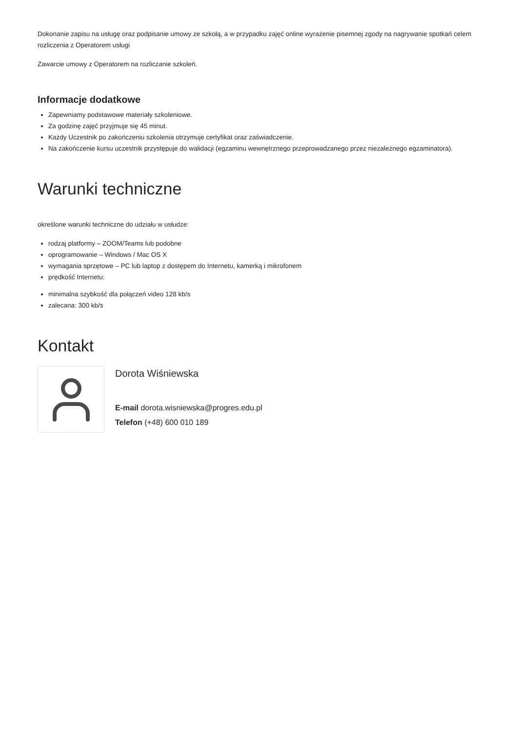Dokonanie zapisu na usługę oraz podpisanie umowy ze szkołą, a w przypadku zajęć online wyrażenie pisemnej zgody na nagrywanie spotkań celem rozliczenia z Operatorem usługi
Zawarcie umowy z Operatorem na rozliczanie szkoleń.
Informacje dodatkowe
Zapewniamy podstawowe materiały szkoleniowe.
Za godzinę zajęć przyjmuje się 45 minut.
Każdy Uczestnik po zakończeniu szkolenia otrzymuje certyfikat oraz zaświadczenie.
Na zakończenie kursu uczestnik przystępuje do walidacji (egzaminu wewnętrznego przeprowadzanego przez niezależnego egzaminatora).
Warunki techniczne
określone warunki techniczne do udziału w usłudze:
rodzaj platformy – ZOOM/Teams lub podobne
oprogramowanie – Windows / Mac OS X
wymagania sprzętowe – PC lub laptop z dostępem do Internetu, kamerką i mikrofonem
prędkość Internetu:
minimalna szybkość dla połączeń video 128 kb/s
zalecana: 300 kb/s
Kontakt
Dorota Wiśniewska
E-mail dorota.wisniewska@progres.edu.pl
Telefon (+48) 600 010 189